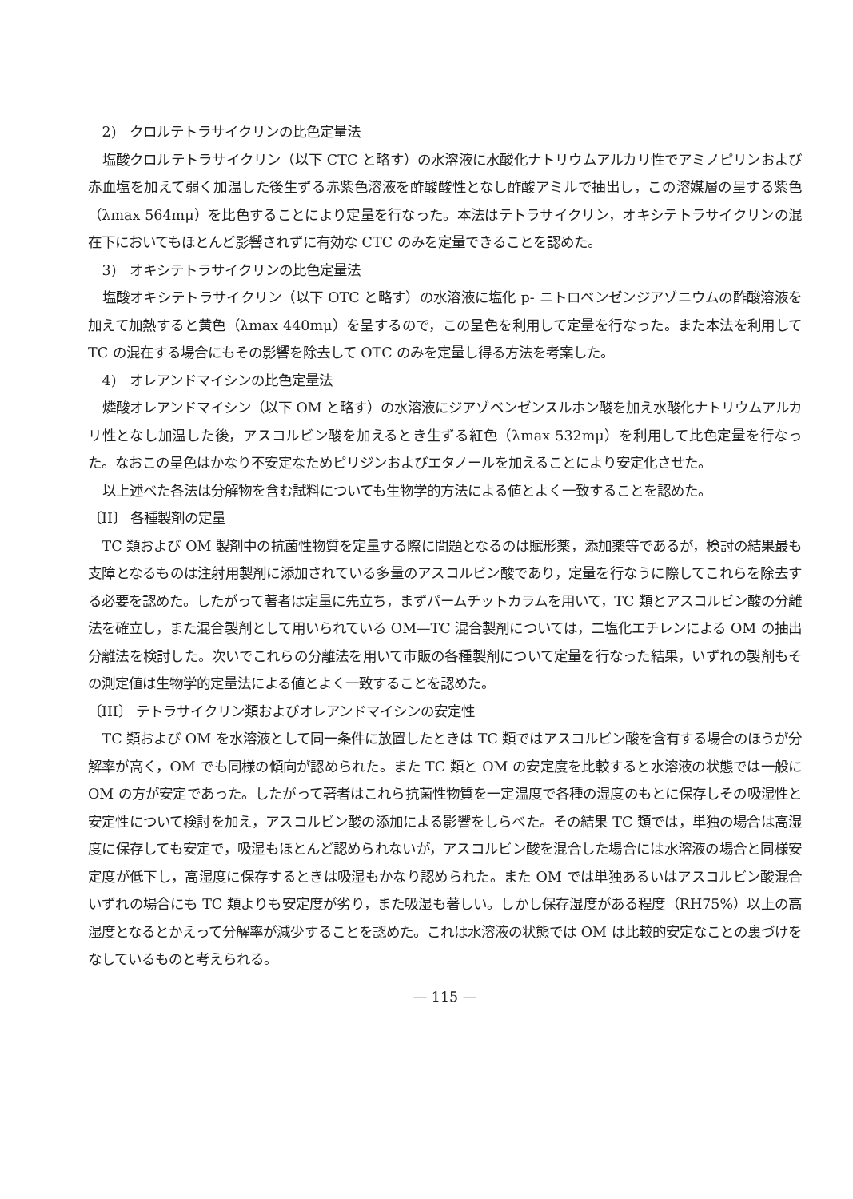2)　クロルテトラサイクリンの比色定量法
塩酸クロルテトラサイクリン（以下 CTC と略す）の水溶液に水酸化ナトリウムアルカリ性でアミノピリンおよび赤血塩を加えて弱く加温した後生ずる赤紫色溶液を酢酸酸性となし酢酸アミルで抽出し，この溶媒層の呈する紫色（λmax 564mμ）を比色することにより定量を行なった。本法はテトラサイクリン，オキシテトラサイクリンの混在下においてもほとんど影響されずに有効な CTC のみを定量できることを認めた。
3)　オキシテトラサイクリンの比色定量法
塩酸オキシテトラサイクリン（以下 OTC と略す）の水溶液に塩化 p- ニトロベンゼンジアゾニウムの酢酸溶液を加えて加熱すると黄色（λmax 440mμ）を呈するので，この呈色を利用して定量を行なった。また本法を利用して TC の混在する場合にもその影響を除去して OTC のみを定量し得る方法を考案した。
4)　オレアンドマイシンの比色定量法
燐酸オレアンドマイシン（以下 OM と略す）の水溶液にジアゾベンゼンスルホン酸を加え水酸化ナトリウムアルカリ性となし加温した後，アスコルビン酸を加えるとき生ずる紅色（λmax 532mμ）を利用して比色定量を行なった。なおこの呈色はかなり不安定なためピリジンおよびエタノールを加えることにより安定化させた。
以上述べた各法は分解物を含む試料についても生物学的方法による値とよく一致することを認めた。
〔II〕 各種製剤の定量
TC 類および OM 製剤中の抗菌性物質を定量する際に問題となるのは賦形薬，添加薬等であるが，検討の結果最も支障となるものは注射用製剤に添加されている多量のアスコルビン酸であり，定量を行なうに際してこれらを除去する必要を認めた。したがって著者は定量に先立ち，まずパームチットカラムを用いて，TC 類とアスコルビン酸の分離法を確立し，また混合製剤として用いられている OM—TC 混合製剤については，二塩化エチレンによる OM の抽出分離法を検討した。次いでこれらの分離法を用いて市販の各種製剤について定量を行なった結果，いずれの製剤もその測定値は生物学的定量法による値とよく一致することを認めた。
〔III〕 テトラサイクリン類およびオレアンドマイシンの安定性
TC 類および OM を水溶液として同一条件に放置したときは TC 類ではアスコルビン酸を含有する場合のほうが分解率が高く，OM でも同様の傾向が認められた。また TC 類と OM の安定度を比較すると水溶液の状態では一般に OM の方が安定であった。したがって著者はこれら抗菌性物質を一定温度で各種の湿度のもとに保存しその吸湿性と安定性について検討を加え，アスコルビン酸の添加による影響をしらべた。その結果 TC 類では，単独の場合は高湿度に保存しても安定で，吸湿もほとんど認められないが，アスコルビン酸を混合した場合には水溶液の場合と同様安定度が低下し，高湿度に保存するときは吸湿もかなり認められた。また OM では単独あるいはアスコルビン酸混合いずれの場合にも TC 類よりも安定度が劣り，また吸湿も著しい。しかし保存湿度がある程度（RH75%）以上の高湿度となるとかえって分解率が減少することを認めた。これは水溶液の状態では OM は比較的安定なことの裏づけをなしているものと考えられる。
— 115 —